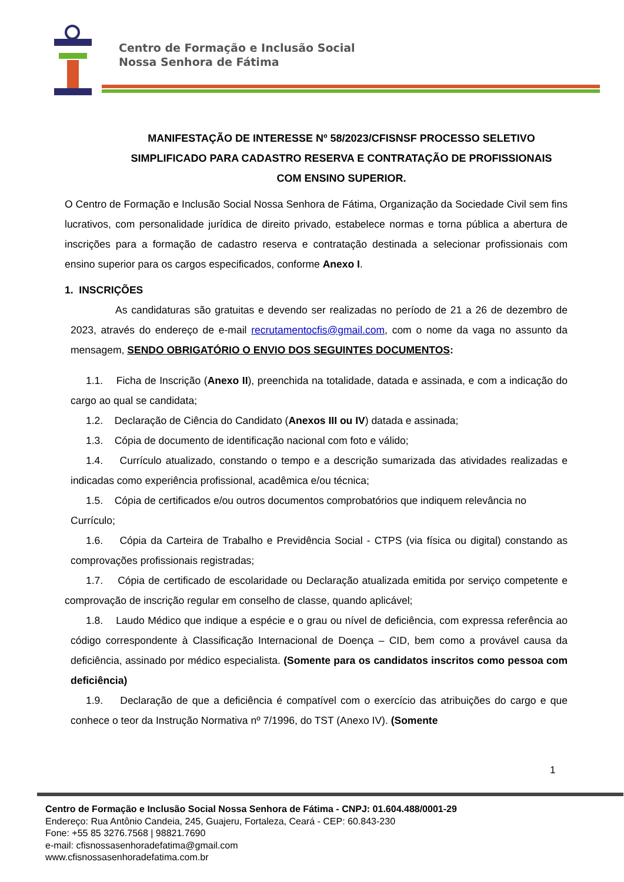Centro de Formação e Inclusão Social
Nossa Senhora de Fátima
MANIFESTAÇÃO DE INTERESSE Nº 58/2023/CFISNSF PROCESSO SELETIVO SIMPLIFICADO PARA CADASTRO RESERVA E CONTRATAÇÃO DE PROFISSIONAIS COM ENSINO SUPERIOR.
O Centro de Formação e Inclusão Social Nossa Senhora de Fátima, Organização da Sociedade Civil sem fins lucrativos, com personalidade jurídica de direito privado, estabelece normas e torna pública a abertura de inscrições para a formação de cadastro reserva e contratação destinada a selecionar profissionais com ensino superior para os cargos especificados, conforme Anexo I.
1. INSCRIÇÕES
As candidaturas são gratuitas e devendo ser realizadas no período de 21 a 26 de dezembro de 2023, através do endereço de e-mail recrutamentocfis@gmail.com, com o nome da vaga no assunto da mensagem, SENDO OBRIGATÓRIO O ENVIO DOS SEGUINTES DOCUMENTOS:
1.1. Ficha de Inscrição (Anexo II), preenchida na totalidade, datada e assinada, e com a indicação do cargo ao qual se candidata;
1.2. Declaração de Ciência do Candidato (Anexos III ou IV) datada e assinada;
1.3. Cópia de documento de identificação nacional com foto e válido;
1.4. Currículo atualizado, constando o tempo e a descrição sumarizada das atividades realizadas e indicadas como experiência profissional, acadêmica e/ou técnica;
1.5. Cópia de certificados e/ou outros documentos comprobatórios que indiquem relevância no Currículo;
1.6. Cópia da Carteira de Trabalho e Previdência Social - CTPS (via física ou digital) constando as comprovações profissionais registradas;
1.7. Cópia de certificado de escolaridade ou Declaração atualizada emitida por serviço competente e comprovação de inscrição regular em conselho de classe, quando aplicável;
1.8. Laudo Médico que indique a espécie e o grau ou nível de deficiência, com expressa referência ao código correspondente à Classificação Internacional de Doença – CID, bem como a provável causa da deficiência, assinado por médico especialista. (Somente para os candidatos inscritos como pessoa com deficiência)
1.9. Declaração de que a deficiência é compatível com o exercício das atribuições do cargo e que conhece o teor da Instrução Normativa nº 7/1996, do TST (Anexo IV). (Somente
1
Centro de Formação e Inclusão Social Nossa Senhora de Fátima - CNPJ: 01.604.488/0001-29
Endereço: Rua Antônio Candeia, 245, Guajeru, Fortaleza, Ceará - CEP: 60.843-230
Fone: +55 85 3276.7568 | 98821.7690
e-mail: cfisnossasenhoradefatima@gmail.com
www.cfisnossasenhoradefatima.com.br